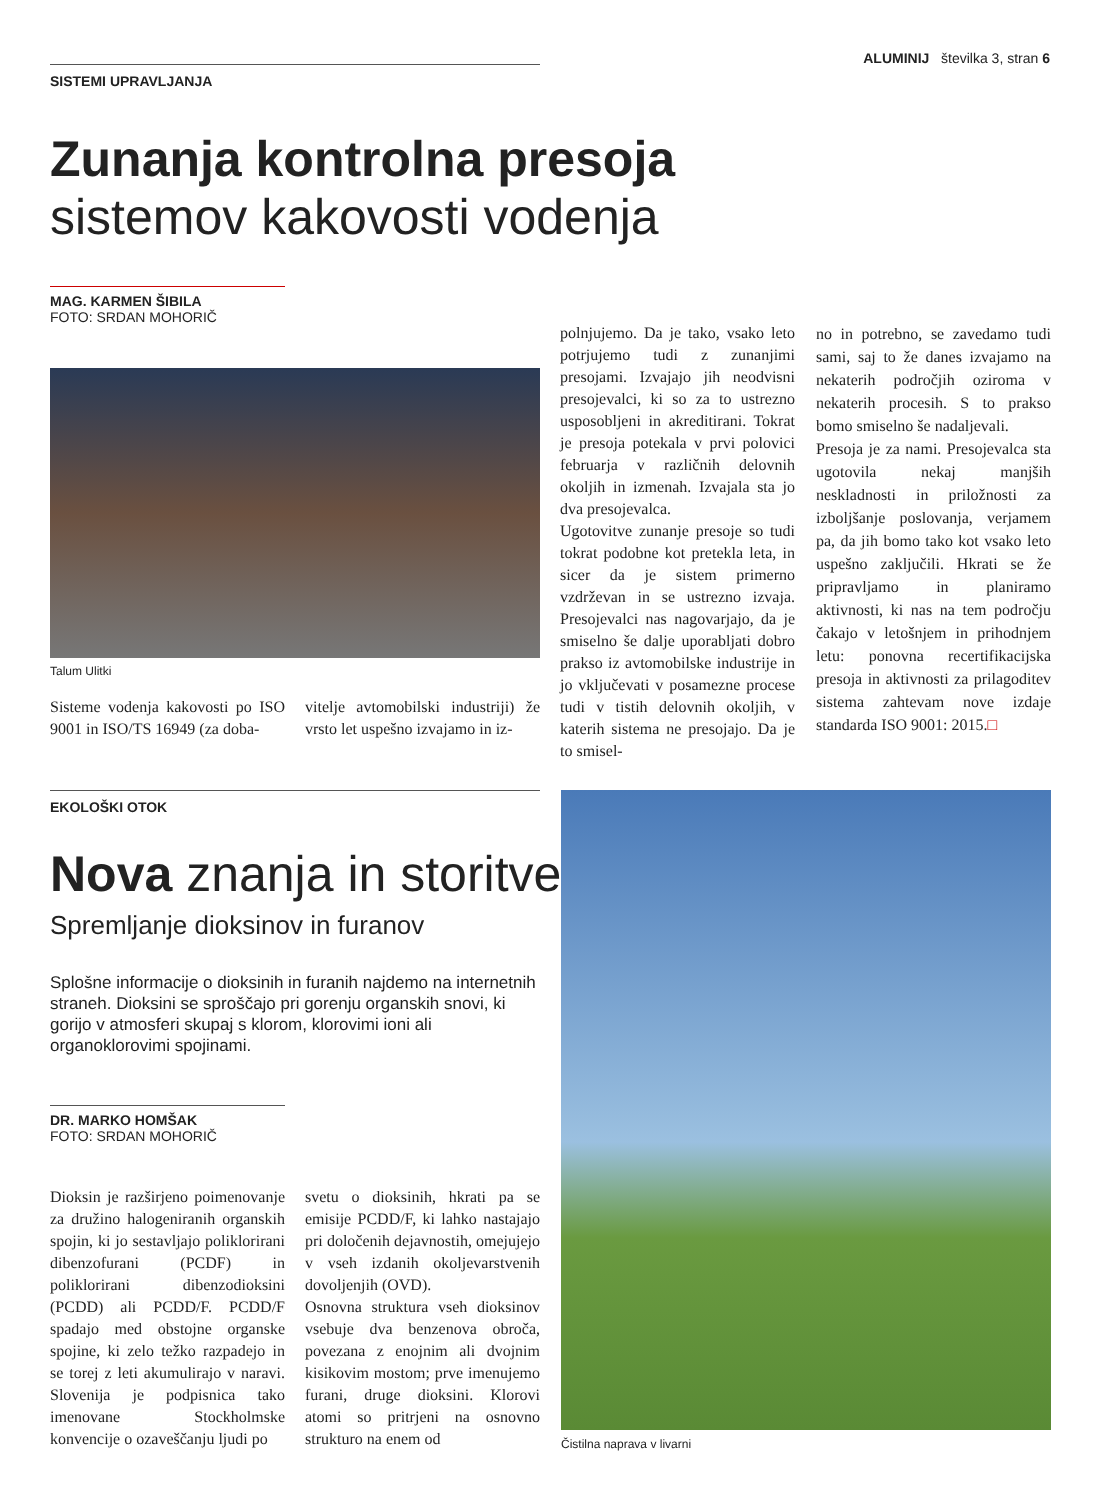ALUMINIJ številka 3, stran 6
SISTEMI UPRAVLJANJA
Zunanja kontrolna presoja
sistemov kakovosti vodenja
MAG. KARMEN ŠIBILA
FOTO: SRDAN MOHORIČ
Talum Ulitki
Sisteme vodenja kakovosti po ISO 9001 in ISO/TS 16949 (za doba-
vitelje avtomobilski industriji) že vrsto let uspešno izvajamo in iz-
polnjujemo. Da je tako, vsako leto potrjujemo tudi z zunanjimi presojami. Izvajajo jih neodvisni presojevalci, ki so za to ustrezno usposobljeni in akreditirani. Tokrat je presoja potekala v prvi polovici februarja v različnih delovnih okoljih in izmenah. Izvajala sta jo dva presojevalca.
Ugotovitve zunanje presoje so tudi tokrat podobne kot pretekla leta, in sicer da je sistem primerno vzdrževan in se ustrezno izvaja. Presojevalci nas nagovarjajo, da je smiselno še dalje uporabljati dobro prakso iz avtomobilske industrije in jo vključevati v posamezne procese tudi v tistih delovnih okoljih, v katerih sistema ne presojajo. Da je to smisel-
no in potrebno, se zavedamo tudi sami, saj to že danes izvajamo na nekaterih področjih oziroma v nekaterih procesih. S to prakso bomo smiselno še nadaljevali.
Presoja je za nami. Presojevalca sta ugotovila nekaj manjših neskladnosti in priložnosti za izboljšanje poslovanja, verjamem pa, da jih bomo tako kot vsako leto uspešno zaključili. Hkrati se že pripravljamo in planiramo aktivnosti, ki nas na tem področju čakajo v letošnjem in prihodnjem letu: ponovna recertifikacijska presoja in aktivnosti za prilagoditev sistema zahtevam nove izdaje standarda ISO 9001: 2015.□
EKOLOŠKI OTOK
Nova znanja in storitve
Spremljanje dioksinov in furanov
Splošne informacije o dioksinih in furanih najdemo na internetnih straneh. Dioksini se sproščajo pri gorenju organskih snovi, ki gorijo v atmosferi skupaj s klorom, klorovimi ioni ali organoklorovimi spojinami.
DR. MARKO HOMŠAK
FOTO: SRDAN MOHORIČ
Dioksin je razširjeno poimenovanje za družino halogeniranih organskih spojin, ki jo sestavljajo poliklorirani dibenzofurani (PCDF) in poliklorirani dibenzodioksini (PCDD) ali PCDD/F. PCDD/F spadajo med obstojne organske spojine, ki zelo težko razpadejo in se torej z leti akumulirajo v naravi. Slovenija je podpisnica tako imenovane Stockholmske konvencije o ozaveščanju ljudi po
svetu o dioksinih, hkrati pa se emisije PCDD/F, ki lahko nastajajo pri določenih dejavnostih, omejujejo v vseh izdanih okoljevarstvenih dovoljenjih (OVD).
Osnovna struktura vseh dioksinov vsebuje dva benzenova obroča, povezana z enojnim ali dvojnim kisikovim mostom; prve imenujemo furani, druge dioksini. Klorovi atomi so pritrjeni na osnovno strukturo na enem od
Čistilna naprava v livarni